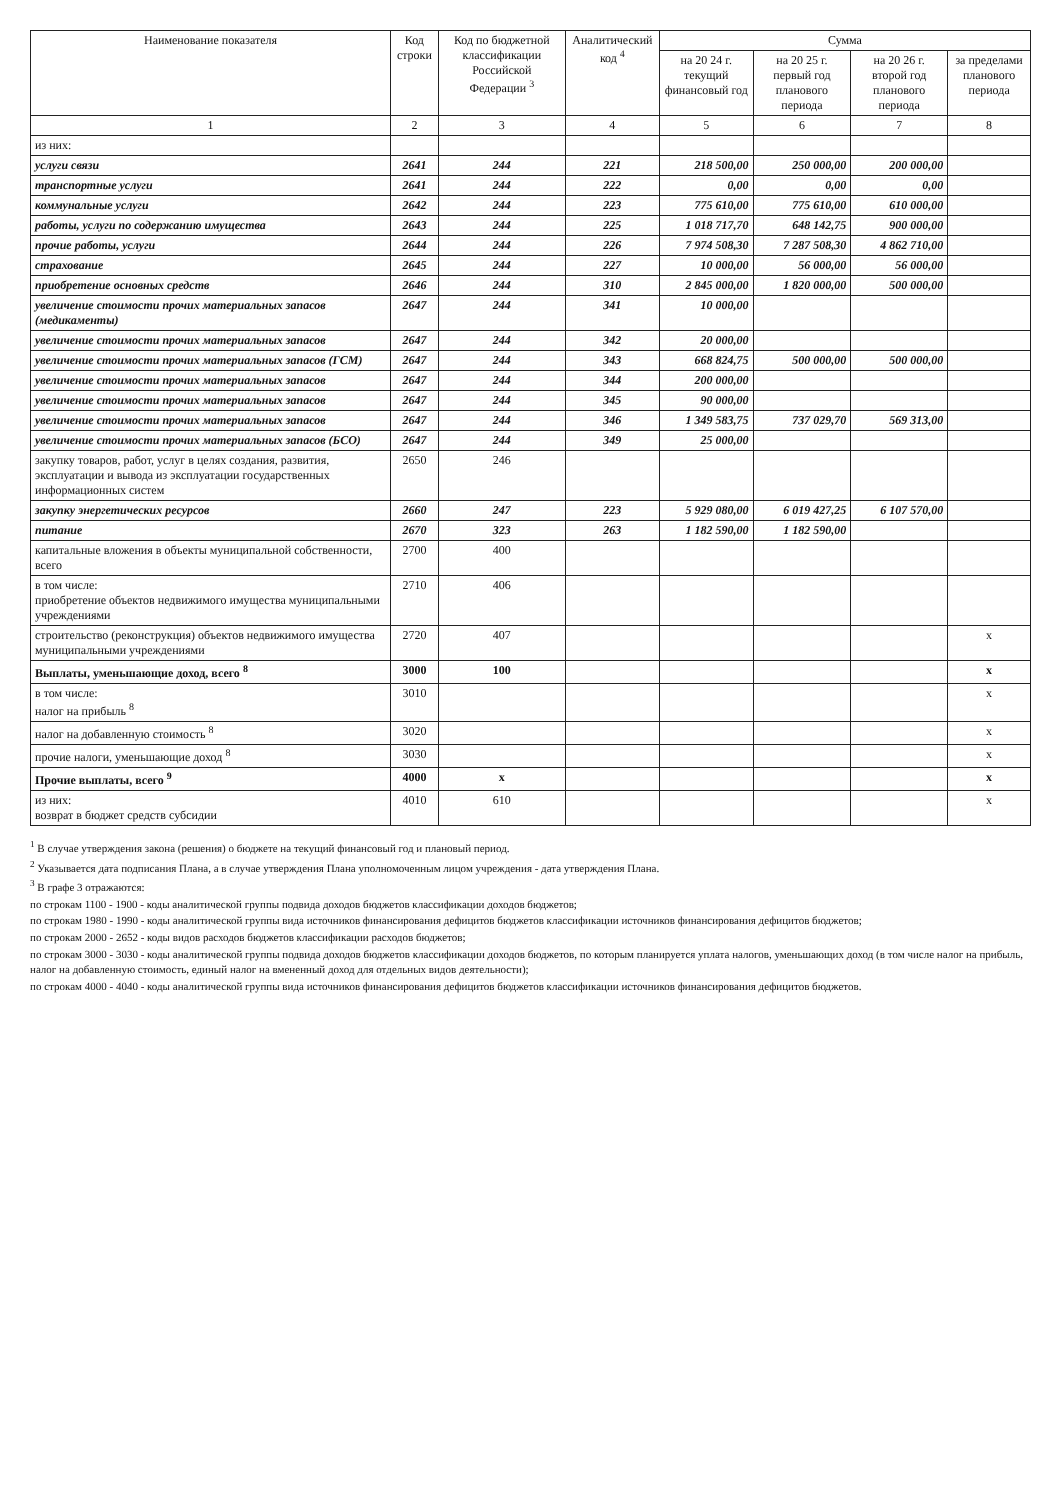| Наименование показателя | Код строки | Код по бюджетной классификации Российской Федерации <sup>3</sup> | Аналитический код <sup>4</sup> | Сумма | | | |
| --- | --- | --- | --- | --- | --- | --- | --- |
| | | | | на 20 24 г. текущий финансовый год | на 20 25 г. первый год планового периода | на 20 26 г. второй год планового периода | за пределами планового периода |
| 1 | 2 | 3 | 4 | 5 | 6 | 7 | 8 |
| из них: | | | | | | | |
| услуги связи | 2641 | 244 | 221 | 218 500,00 | 250 000,00 | 200 000,00 | |
| транспортные услуги | 2641 | 244 | 222 | 0,00 | 0,00 | 0,00 | |
| коммунальные услуги | 2642 | 244 | 223 | 775 610,00 | 775 610,00 | 610 000,00 | |
| работы, услуги по содержанию имущества | 2643 | 244 | 225 | 1 018 717,70 | 648 142,75 | 900 000,00 | |
| прочие работы, услуги | 2644 | 244 | 226 | 7 974 508,30 | 7 287 508,30 | 4 862 710,00 | |
| страхование | 2645 | 244 | 227 | 10 000,00 | 56 000,00 | 56 000,00 | |
| приобретение основных средств | 2646 | 244 | 310 | 2 845 000,00 | 1 820 000,00 | 500 000,00 | |
| увеличение стоимости прочих материальных запасов (медикаменты) | 2647 | 244 | 341 | 10 000,00 | | | |
| увеличение стоимости прочих материальных запасов | 2647 | 244 | 342 | 20 000,00 | | | |
| увеличение стоимости прочих материальных запасов (ГСМ) | 2647 | 244 | 343 | 668 824,75 | 500 000,00 | 500 000,00 | |
| увеличение стоимости прочих материальных запасов | 2647 | 244 | 344 | 200 000,00 | | | |
| увеличение стоимости прочих материальных запасов | 2647 | 244 | 345 | 90 000,00 | | | |
| увеличение стоимости прочих материальных запасов | 2647 | 244 | 346 | 1 349 583,75 | 737 029,70 | 569 313,00 | |
| увеличение стоимости прочих материальных запасов (БСО) | 2647 | 244 | 349 | 25 000,00 | | | |
| закупку товаров, работ, услуг в целях создания, развития, эксплуатации и вывода из эксплуатации государственных информационных систем | 2650 | 246 | | | | | |
| закупку энергетических ресурсов | 2660 | 247 | 223 | 5 929 080,00 | 6 019 427,25 | 6 107 570,00 | |
| питание | 2670 | 323 | 263 | 1 182 590,00 | 1 182 590,00 | | |
| капитальные вложения в объекты муниципальной собственности, всего | 2700 | 400 | | | | | |
| в том числе: приобретение объектов недвижимого имущества муниципальными учреждениями | 2710 | 406 | | | | | |
| строительство (реконструкция) объектов недвижимого имущества муниципальными учреждениями | 2720 | 407 | | | | | x |
| Выплаты, уменьшающие доход, всего <sup>8</sup> | 3000 | 100 | | | | | x |
| в том числе: налог на прибыль <sup>8</sup> | 3010 | | | | | | x |
| налог на добавленную стоимость <sup>8</sup> | 3020 | | | | | | x |
| прочие налоги, уменьшающие доход <sup>8</sup> | 3030 | | | | | | x |
| Прочие выплаты, всего <sup>9</sup> | 4000 | x | | | | | x |
| из них: возврат в бюджет средств субсидии | 4010 | 610 | | | | | x |
<sup>1</sup> В случае утверждения закона (решения) о бюджете на текущий финансовый год и плановый период.
<sup>2</sup> Указывается дата подписания Плана, а в случае утверждения Плана уполномоченным лицом учреждения - дата утверждения Плана.
<sup>3</sup> В графе 3 отражаются:
по строкам 1100 - 1900 - коды аналитической группы подвида доходов бюджетов классификации доходов бюджетов;
по строкам 1980 - 1990 - коды аналитической группы вида источников финансирования дефицитов бюджетов классификации источников финансирования дефицитов бюджетов;
по строкам 2000 - 2652 - коды видов расходов бюджетов классификации расходов бюджетов;
по строкам 3000 - 3030 - коды аналитической группы подвида доходов бюджетов классификации доходов бюджетов, по которым планируется уплата налогов, уменьшающих доход (в том числе налог на прибыль, налог на добавленную стоимость, единый налог на вмененный доход для отдельных видов деятельности);
по строкам 4000 - 4040 - коды аналитической группы вида источников финансирования дефицитов бюджетов классификации источников финансирования дефицитов бюджетов.